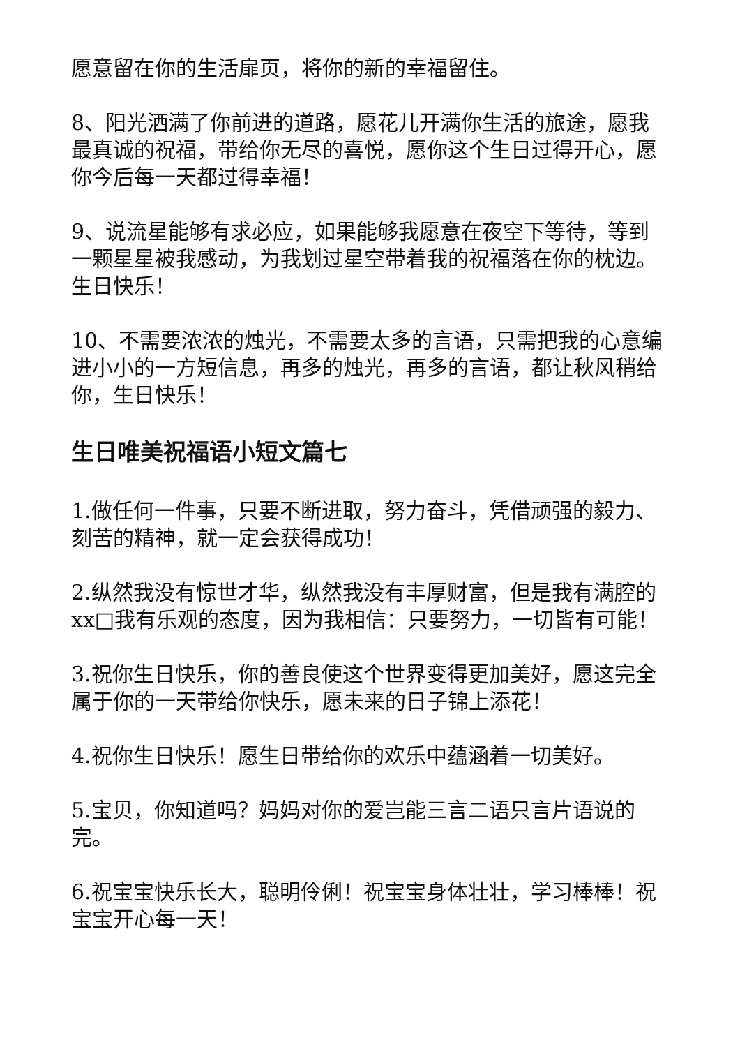愿意留在你的生活扉页，将你的新的幸福留住。
8、阳光洒满了你前进的道路，愿花儿开满你生活的旅途，愿我最真诚的祝福，带给你无尽的喜悦，愿你这个生日过得开心，愿你今后每一天都过得幸福！
9、说流星能够有求必应，如果能够我愿意在夜空下等待，等到一颗星星被我感动，为我划过星空带着我的祝福落在你的枕边。生日快乐！
10、不需要浓浓的烛光，不需要太多的言语，只需把我的心意编进小小的一方短信息，再多的烛光，再多的言语，都让秋风稍给你，生日快乐！
生日唯美祝福语小短文篇七
1.做任何一件事，只要不断进取，努力奋斗，凭借顽强的毅力、刻苦的精神，就一定会获得成功！
2.纵然我没有惊世才华，纵然我没有丰厚财富，但是我有满腔的xx□我有乐观的态度，因为我相信：只要努力，一切皆有可能！
3.祝你生日快乐，你的善良使这个世界变得更加美好，愿这完全属于你的一天带给你快乐，愿未来的日子锦上添花！
4.祝你生日快乐！愿生日带给你的欢乐中蕴涵着一切美好。
5.宝贝，你知道吗？妈妈对你的爱岂能三言二语只言片语说的完。
6.祝宝宝快乐长大，聪明伶俐！祝宝宝身体壮壮，学习棒棒！祝宝宝开心每一天！